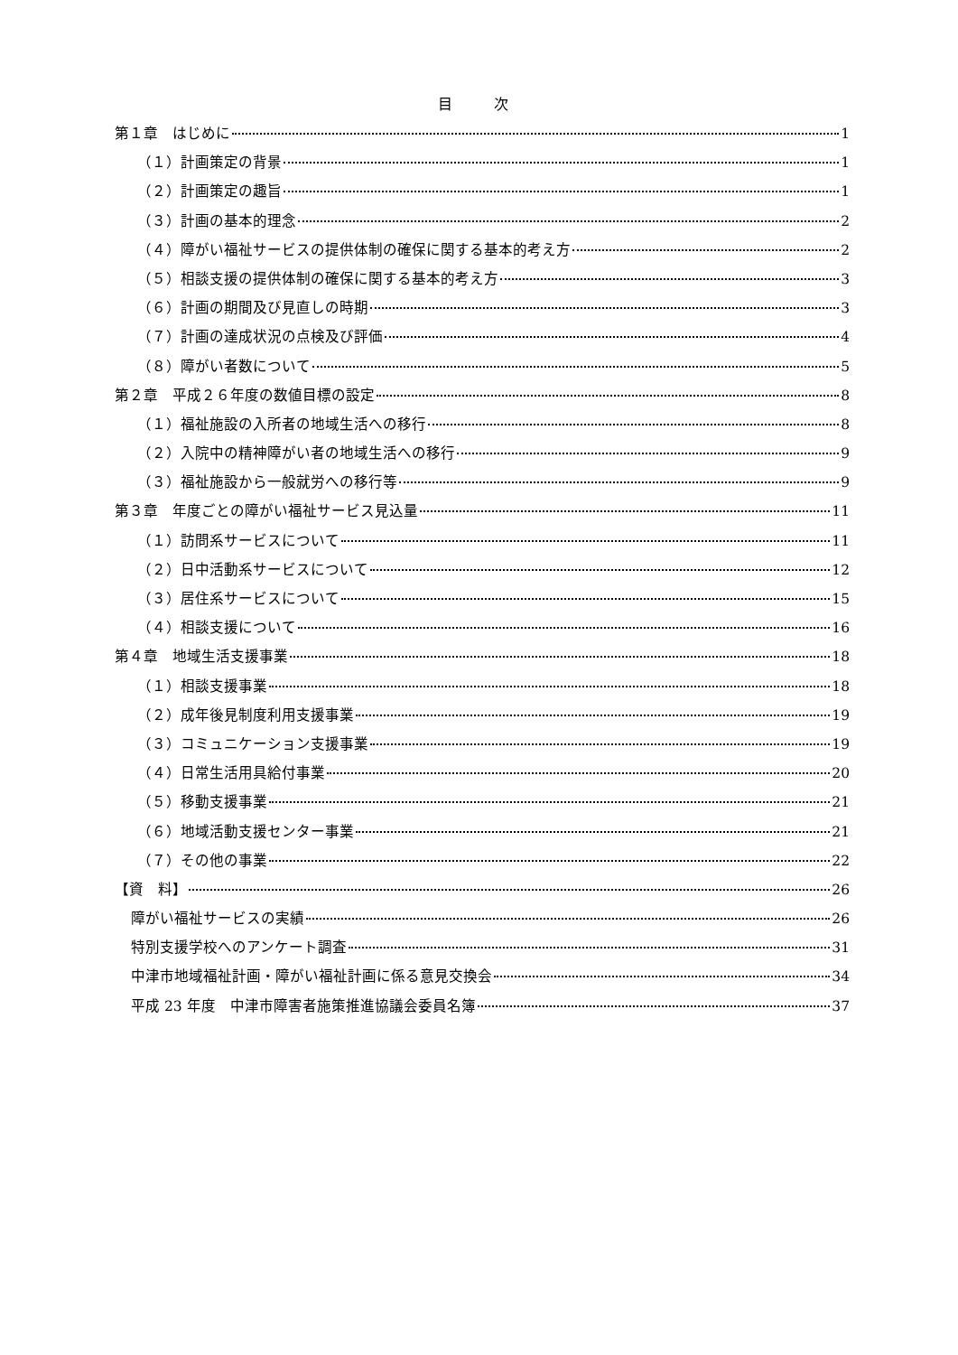目 次
第１章　はじめに 1
（１）計画策定の背景 1
（２）計画策定の趣旨 1
（３）計画の基本的理念 2
（４）障がい福祉サービスの提供体制の確保に関する基本的考え方 2
（５）相談支援の提供体制の確保に関する基本的考え方 3
（６）計画の期間及び見直しの時期 3
（７）計画の達成状況の点検及び評価 4
（８）障がい者数について 5
第２章　平成２６年度の数値目標の設定 8
（１）福祉施設の入所者の地域生活への移行 8
（２）入院中の精神障がい者の地域生活への移行 9
（３）福祉施設から一般就労への移行等 9
第３章　年度ごとの障がい福祉サービス見込量 11
（１）訪問系サービスについて 11
（２）日中活動系サービスについて 12
（３）居住系サービスについて 15
（４）相談支援について 16
第４章　地域生活支援事業 18
（１）相談支援事業 18
（２）成年後見制度利用支援事業 19
（３）コミュニケーション支援事業 19
（４）日常生活用具給付事業 20
（５）移動支援事業 21
（６）地域活動支援センター事業 21
（７）その他の事業 22
【資　料】 26
障がい福祉サービスの実績 26
特別支援学校へのアンケート調査 31
中津市地域福祉計画・障がい福祉計画に係る意見交換会 34
平成 23 年度　中津市障害者施策推進協議会委員名簿 37